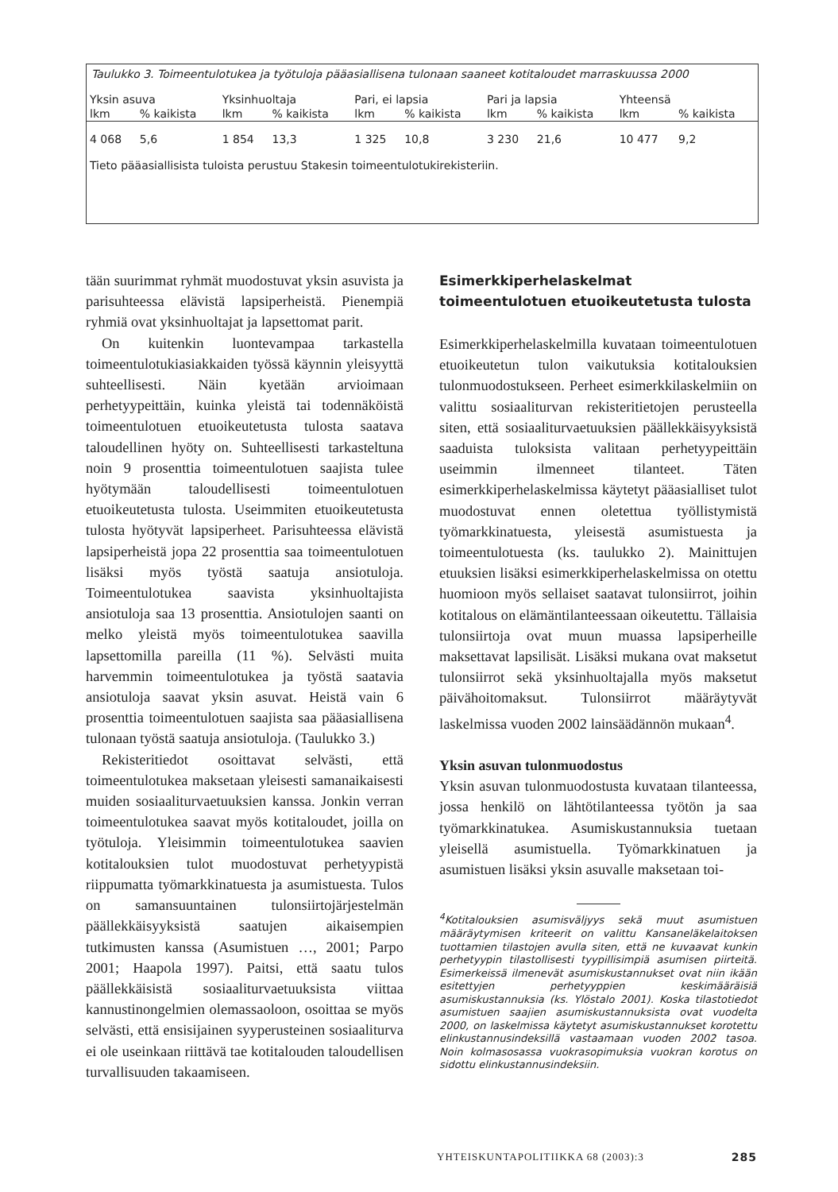Taulukko 3. Toimeentulotukea ja työtuloja pääasiallisena tulonaan saaneet kotitaloudet marraskuussa 2000
| Yksin asuva | | Yksinhuoltaja | | Pari, ei lapsia | | Pari ja lapsia | | Yhteensä | |
| --- | --- | --- | --- | --- | --- | --- | --- | --- | --- |
| lkm | % kaikista | lkm | % kaikista | lkm | % kaikista | lkm | % kaikista | lkm | % kaikista |
| 4 068 | 5,6 | 1 854 | 13,3 | 1 325 | 10,8 | 3 230 | 21,6 | 10 477 | 9,2 |
| Tieto pääasiallisista tuloista perustuu Stakesin toimeentulotukirekisteriin. | | | | | | | | | |
tään suurimmat ryhmät muodostuvat yksin asuvista ja parisuhteessa elävistä lapsiperheistä. Pienempiä ryhmiä ovat yksinhuoltajat ja lapsettomat parit.
On kuitenkin luontevampaa tarkastella toimeentulotukiasiakkaiden työssä käynnin yleisyyttä suhteellisesti. Näin kyetään arvioimaan perhetyypeittäin, kuinka yleistä tai todennäköistä toimeentulotuen etuoikeutetusta tulosta saatava taloudellinen hyöty on. Suhteellisesti tarkasteltuna noin 9 prosenttia toimeentulotuen saajista tulee hyötymään taloudellisesti toimeentulotuen etuoikeutetusta tulosta. Useimmiten etuoikeutetusta tulosta hyötyvät lapsiperheet. Parisuhteessa elävistä lapsiperheistä jopa 22 prosenttia saa toimeentulotuen lisäksi myös työstä saatuja ansiotuloja. Toimeentulotukea saavista yksinhuoltajista ansiotuloja saa 13 prosenttia. Ansiotulojen saanti on melko yleistä myös toimeentulotukea saavilla lapsettomilla pareilla (11 %). Selvästi muita harvemmin toimeentulotukea ja työstä saatavia ansiotuloja saavat yksin asuvat. Heistä vain 6 prosenttia toimeentulotuen saajista saa pääasiallisena tulonaan työstä saatuja ansiotuloja. (Taulukko 3.)
Rekisteritiedot osoittavat selvästi, että toimeentulotukea maksetaan yleisesti samanaikaisesti muiden sosiaaliturvaetuuksien kanssa. Jonkin verran toimeentulotukea saavat myös kotitaloudet, joilla on työtuloja. Yleisimmin toimeentulotukea saavien kotitalouksien tulot muodostuvat perhetyypistä riippumatta työmarkkinatuesta ja asumistuesta. Tulos on samansuuntainen tulonsiirtojärjestelmän päällekkäisyyksistä saatujen aikaisempien tutkimusten kanssa (Asumistuen …, 2001; Parpo 2001; Haapola 1997). Paitsi, että saatu tulos päällekkäisistä sosiaaliturvaetuuksista viittaa kannustinongelmien olemassaoloon, osoittaa se myös selvästi, että ensisijainen syyperusteinen sosiaaliturva ei ole useinkaan riittävä tae kotitalouden taloudellisen turvallisuuden takaamiseen.
Esimerkkiperhelaskelmat toimeentulotuen etuoikeutetusta tulosta
Esimerkkiperhelaskelmilla kuvataan toimeentulotuen etuoikeutetun tulon vaikutuksia kotitalouksien tulonmuodostukseen. Perheet esimerkkilaskelmiin on valittu sosiaaliturvan rekisteritietojen perusteella siten, että sosiaaliturvaetuuksien päällekkäisyyksistä saaduista tuloksista valitaan perhetyypeittäin useimmin ilmenneet tilanteet. Täten esimerkkiperhelaskelmissa käytetyt pääasialliset tulot muodostuvat ennen oletettua työllistymistä työmarkkinatuesta, yleisestä asumistuesta ja toimeentulotuesta (ks. taulukko 2). Mainittujen etuuksien lisäksi esimerkkiperhelaskelmissa on otettu huomioon myös sellaiset saatavat tulonsiirrot, joihin kotitalous on elämäntilanteessaan oikeutettu. Tällaisia tulonsiirtoja ovat muun muassa lapsiperheille maksettavat lapsilisät. Lisäksi mukana ovat maksetut tulonsiirrot sekä yksinhuoltajalla myös maksetut päivähoitomaksut. Tulonsiirrot määräytyvät laskelmissa vuoden 2002 lainsäädännön mukaan<sup>4</sup>.
Yksin asuvan tulonmuodostus
Yksin asuvan tulonmuodostusta kuvataan tilanteessa, jossa henkilö on lähtötilanteessa työtön ja saa työmarkkinatukea. Asumiskustannuksia tuetaan yleisellä asumistuella. Työmarkkinatuen ja asumistuen lisäksi yksin asuvalle maksetaan toi-
<sup>4</sup> Kotitalouksien asumisväljyys sekä muut asumistuen määräytymisen kriteerit on valittu Kansaneläkelaitoksen tuottamien tilastojen avulla siten, että ne kuvaavat kunkin perhetyypin tilastollisesti tyypillisimpiä asumisen piirteitä. Esimerkeissä ilmenevät asumiskustannukset ovat niin ikään esitettyjen perhetyyppien keskimääräisiä asumiskustannuksia (ks. Ylöstalo 2001). Koska tilastotiedot asumistuen saajien asumiskustannuksista ovat vuodelta 2000, on laskelmissa käytetyt asumiskustannukset korotettu elinkustannusindeksillä vastaamaan vuoden 2002 tasoa. Noin kolmasosassa vuokrasopimuksia vuokran korotus on sidottu elinkustannusindeksiin.
YHTEISKUNTAPOLITIIKKA 68 (2003):3 285